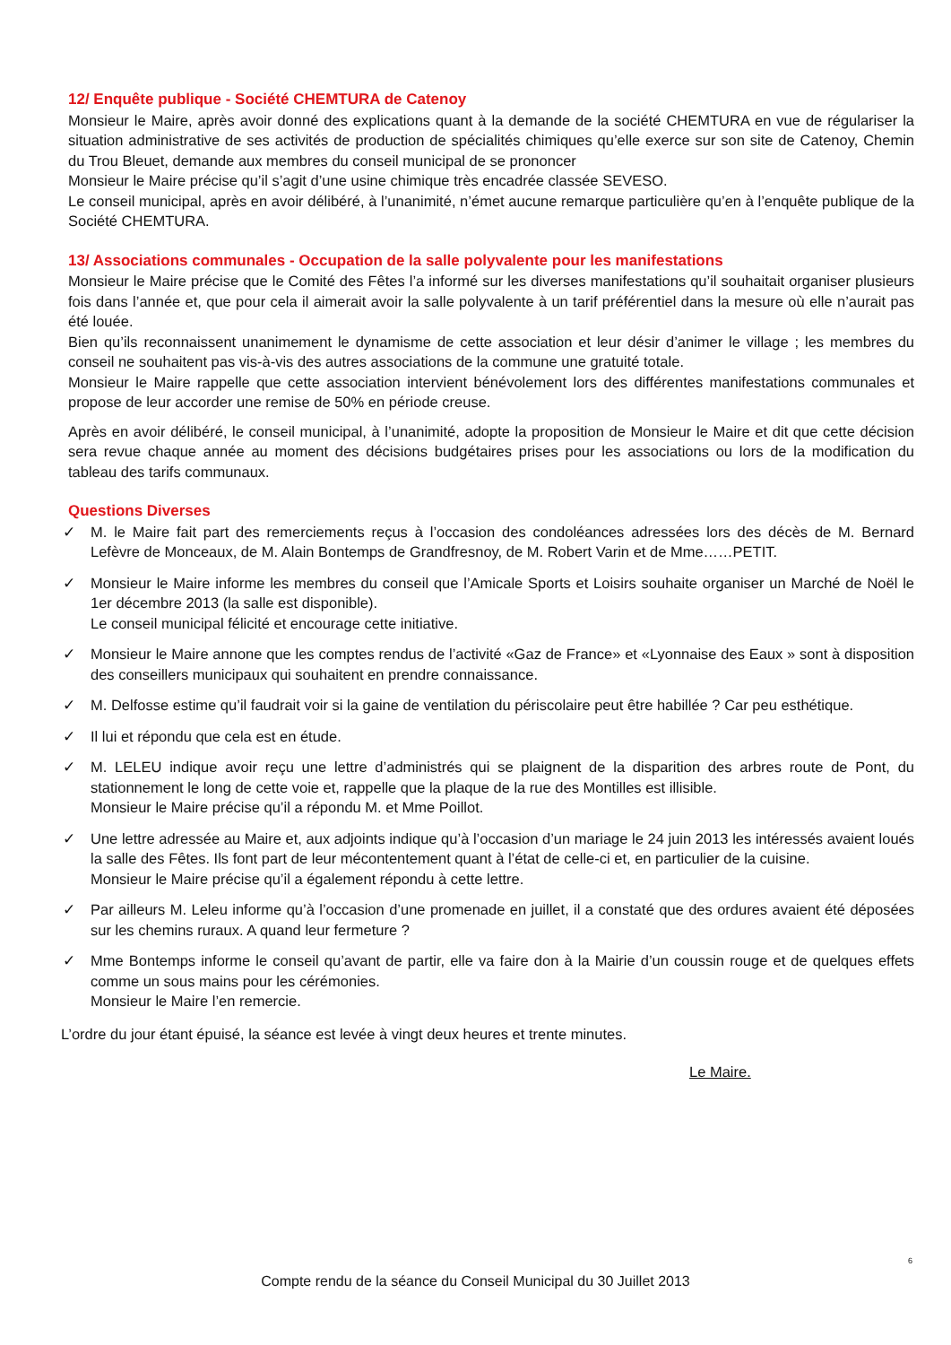12/ Enquête publique - Société CHEMTURA de Catenoy
Monsieur le Maire, après avoir donné des explications quant à la demande de la société CHEMTURA en vue de régulariser la situation administrative de ses activités de production de spécialités chimiques qu’elle exerce sur son site de Catenoy, Chemin du Trou Bleuet, demande aux membres du conseil municipal de se prononcer
Monsieur le Maire précise qu’il s’agit d’une usine chimique très encadrée classée SEVESO.
Le conseil municipal, après en avoir délibéré, à l’unanimité, n’émet aucune remarque particulière qu’en à l’enquête publique de la Société CHEMTURA.
13/ Associations communales - Occupation de la salle polyvalente pour les manifestations
Monsieur le Maire précise que le Comité des Fêtes l’a informé sur les diverses manifestations qu’il souhaitait organiser plusieurs fois dans l’année et, que pour cela il aimerait avoir la salle polyvalente à un tarif préférentiel dans la mesure où elle n’aurait pas été louée.
Bien qu’ils reconnaissent unanimement le dynamisme de cette association et leur désir d’animer le village ; les membres du conseil ne souhaitent pas vis-à-vis des autres associations de la commune une gratuité totale.
Monsieur le Maire rappelle que cette association intervient bénévolement lors des différentes manifestations communales et propose de leur accorder une remise de 50% en période creuse.
Après en avoir délibéré, le conseil municipal, à l’unanimité, adopte la proposition de Monsieur le Maire et dit que cette décision sera revue chaque année au moment des décisions budgétaires prises pour les associations ou lors de la modification du tableau des tarifs communaux.
Questions Diverses
✓ M. le Maire fait part des remerciements reçus à l’occasion des condoléances adressées lors des décès de M. Bernard Lefèvre de Monceaux, de M. Alain Bontemps de Grandfresnoy, de M. Robert Varin et de Mme……PETIT.
✓ Monsieur le Maire informe les membres du conseil que l’Amicale Sports et Loisirs souhaite organiser un Marché de Noël le 1er décembre 2013 (la salle est disponible).
Le conseil municipal félicité et encourage cette initiative.
✓ Monsieur le Maire annone que les comptes rendus de l’activité «Gaz de France» et «Lyonnaise des Eaux » sont à disposition des conseillers municipaux qui souhaitent en prendre connaissance.
✓ M. Delfosse estime qu’il faudrait voir si la gaine de ventilation du périscolaire peut être habillée ? Car peu esthétique.
✓ Il lui et répondu que cela est en étude.
✓ M. LELEU indique avoir reçu une lettre d’administrés qui se plaignent de la disparition des arbres route de Pont, du stationnement le long de cette voie et, rappelle que la plaque de la rue des Montilles est illisible.
Monsieur le Maire précise qu’il a répondu M. et Mme Poillot.
✓ Une lettre adressée au Maire et, aux adjoints indique qu’à l’occasion d’un mariage le 24 juin 2013 les intéressés avaient loués la salle des Fêtes. Ils font part de leur mécontentement quant à l’état de celle-ci et, en particulier de la cuisine.
Monsieur le Maire précise qu’il a également répondu à cette lettre.
✓ Par ailleurs M. Leleu informe qu’à l’occasion d’une promenade en juillet, il a constaté que des ordures avaient été déposées sur les chemins ruraux. A quand leur fermeture ?
✓ Mme Bontemps informe le conseil qu’avant de partir, elle va faire don à la Mairie d’un coussin rouge et de quelques effets comme un sous mains pour les cérémonies.
Monsieur le Maire l’en remercie.
L’ordre du jour étant épuisé, la séance est levée à vingt deux heures et trente minutes.
Le Maire.
6
Compte rendu de la séance du Conseil Municipal du 30 Juillet 2013